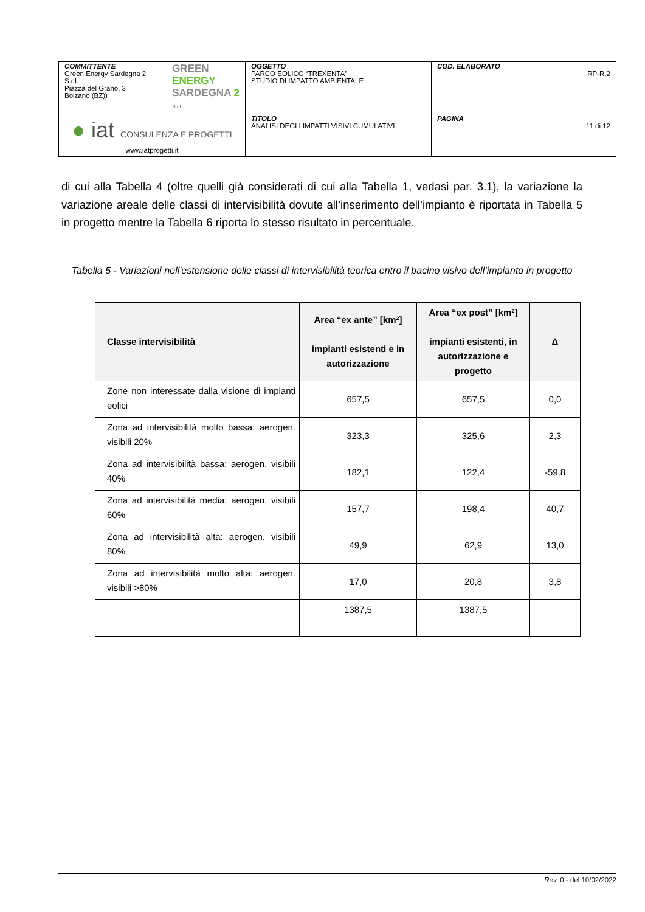| COMMITTENTE Green Energy Sardegna 2 S.r.l. Piazza del Grano, 3 Bolzano (BZ)) GREEN ENERGY SARDEGNA 2 S.r.L. | OGGETTO PARCO EOLICO “TREXENTA” STUDIO DI IMPATTO AMBIENTALE | COD. ELABORATO RP-R.2 |
| ● iat CONSULENZA E PROGETTI www.iatprogetti.it | TITOLO ANALISI DEGLI IMPATTI VISIVI CUMULATIVI | PAGINA 11 di 12 |
di cui alla Tabella 4 (oltre quelli già considerati di cui alla Tabella 1, vedasi par. 3.1), la variazione la variazione areale delle classi di intervisibilità dovute all’inserimento dell’impianto è riportata in Tabella 5 in progetto mentre la Tabella 6 riporta lo stesso risultato in percentuale.
Tabella 5 - Variazioni nell'estensione delle classi di intervisibilità teorica entro il bacino visivo dell’impianto in progetto
| Classe intervisibilità | Area “ex ante” [km²] impianti esistenti e in autorizzazione | Area “ex post” [km²] impianti esistenti, in autorizzazione e progetto | Δ |
| --- | --- | --- | --- |
| Zone non interessate dalla visione di impianti eolici | 657,5 | 657,5 | 0,0 |
| Zona ad intervisibilità molto bassa: aerogen. visibili 20% | 323,3 | 325,6 | 2,3 |
| Zona ad intervisibilità bassa: aerogen. visibili 40% | 182,1 | 122,4 | -59,8 |
| Zona ad intervisibilità media: aerogen. visibili 60% | 157,7 | 198,4 | 40,7 |
| Zona ad intervisibilità alta: aerogen. visibili 80% | 49,9 | 62,9 | 13,0 |
| Zona ad intervisibilità molto alta: aerogen. visibili >80% | 17,0 | 20,8 | 3,8 |
| | 1387,5 | 1387,5 | |
Rev. 0 - del 10/02/2022